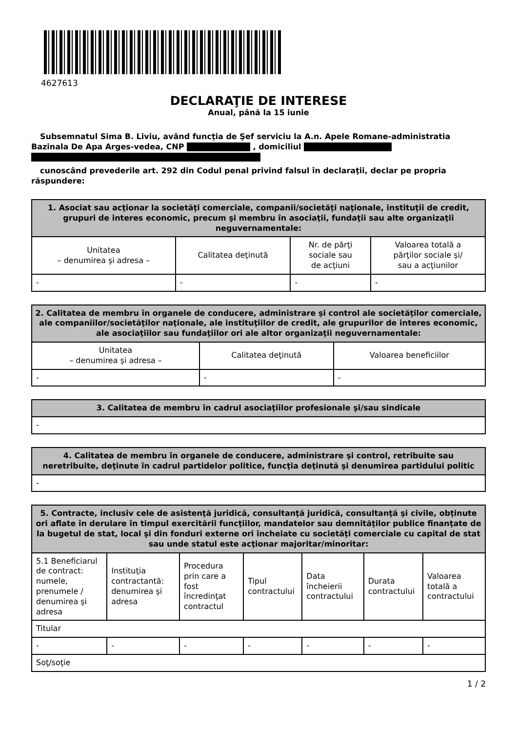4627613
DECLARAŢIE DE INTERESE
Anual, până la 15 iunie
Subsemnatul Sima B. Liviu, având funcţia de Şef serviciu la A.n. Apele Romane-administratia Bazinala De Apa Arges-vedea, CNP , domiciliul
cunoscând prevederile art. 292 din Codul penal privind falsul în declaraţii, declar pe propria răspundere:
| 1. Asociat sau acţionar la societăţi comerciale, companii/societăţi naţionale, instituţii de credit, grupuri de interes economic, precum şi membru în asociaţii, fundaţii sau alte organizaţii neguvernamentale: | | | |
| --- | --- | --- | --- |
| Unitatea – denumirea şi adresa – | Calitatea deţinută | Nr. de părţi sociale sau de acţiuni | Valoarea totală a părţilor sociale şi/ sau a acţiunilor |
| - | - | - | - |
| 2. Calitatea de membru în organele de conducere, administrare şi control ale societăţilor comerciale, ale companiilor/societăţilor naţionale, ale instituţiilor de credit, ale grupurilor de interes economic, ale asociaţiilor sau fundaţiilor ori ale altor organizaţii neguvernamentale: | | |
| --- | --- | --- |
| Unitatea – denumirea şi adresa – | Calitatea deţinută | Valoarea beneficiilor |
| - | - | - |
| 3. Calitatea de membru în cadrul asociaţiilor profesionale şi/sau sindicale |
| --- |
| - |
| 4. Calitatea de membru în organele de conducere, administrare şi control, retribuite sau neretribuite, deţinute în cadrul partidelor politice, funcţia deţinută şi denumirea partidului politic |
| --- |
| - |
| 5. Contracte, inclusiv cele de asistenţă juridică, consultanţă juridică, consultanţă şi civile, obţinute ori aflate în derulare în timpul exercitării funcţiilor, mandatelor sau demnităţilor publice finanţate de la bugetul de stat, local şi din fonduri externe ori încheiate cu societăţi comerciale cu capital de stat sau unde statul este acţionar majoritar/minoritar: | | | | | | |
| --- | --- | --- | --- | --- | --- | --- |
| 5.1 Beneficiarul de contract: numele, prenumele / denumirea şi adresa | Instituţia contractantă: denumirea şi adresa | Procedura prin care a fost încredinţat contractul | Tipul contractului | Data încheierii contractului | Durata contractului | Valoarea totală a contractului |
| Titular | | | | | | |
| - | - | - | - | - | - | - |
| Soţ/soţie | | | | | | |
1 / 2